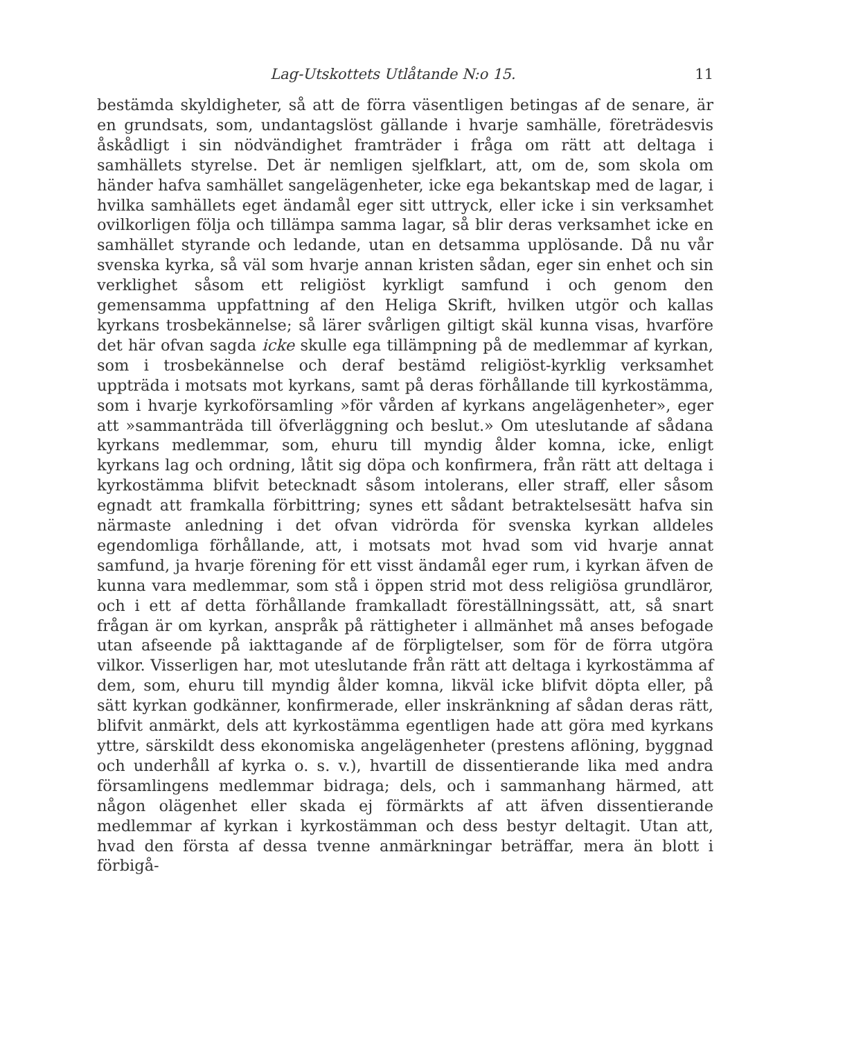Lag-Utskottets Utlåtande N:o 15. 11
bestämda skyldigheter, så att de förra väsentligen betingas af de senare, är en grundsats, som, undantagslöst gällande i hvarje samhälle, företrädesvis åskådligt i sin nödvändighet framträder i fråga om rätt att deltaga i samhällets styrelse. Det är nemligen sjelfklart, att, om de, som skola om händer hafva samhället sangelägenheter, icke ega bekantskap med de lagar, i hvilka samhällets eget ändamål eger sitt uttryck, eller icke i sin verksamhet ovilkorligen följa och tillämpa samma lagar, så blir deras verksamhet icke en samhället styrande och ledande, utan en detsamma upplösande. Då nu vår svenska kyrka, så väl som hvarje annan kristen sådan, eger sin enhet och sin verklighet såsom ett religiöst kyrkligt samfund i och genom den gemensamma uppfattning af den Heliga Skrift, hvilken utgör och kallas kyrkans trosbekännelse; så lärer svårligen giltigt skäl kunna visas, hvarföre det här ofvan sagda icke skulle ega tillämpning på de medlemmar af kyrkan, som i trosbekännelse och deraf bestämd religiöst-kyrklig verksamhet uppträda i motsats mot kyrkans, samt på deras förhållande till kyrkostämma, som i hvarje kyrkoförsamling »för vården af kyrkans angelägenheter», eger att »sammanträda till öfverläggning och beslut.» Om uteslutande af sådana kyrkans medlemmar, som, ehuru till myndig ålder komna, icke, enligt kyrkans lag och ordning, låtit sig döpa och konfirmera, från rätt att deltaga i kyrkostämma blifvit betecknadt såsom intolerans, eller straff, eller såsom egnadt att framkalla förbittring; synes ett sådant betraktelsesätt hafva sin närmaste anledning i det ofvan vidrörda för svenska kyrkan alldeles egendomliga förhållande, att, i motsats mot hvad som vid hvarje annat samfund, ja hvarje förening för ett visst ändamål eger rum, i kyrkan äfven de kunna vara medlemmar, som stå i öppen strid mot dess religiösa grundläror, och i ett af detta förhållande framkalladt föreställningssätt, att, så snart frågan är om kyrkan, anspråk på rättigheter i allmänhet må anses befogade utan afseende på iakttagande af de förpligtelser, som för de förra utgöra vilkor. Visserligen har, mot uteslutande från rätt att deltaga i kyrkostämma af dem, som, ehuru till myndig ålder komna, likväl icke blifvit döpta eller, på sätt kyrkan godkänner, konfirmerade, eller inskränkning af sådan deras rätt, blifvit anmärkt, dels att kyrkostämma egentligen hade att göra med kyrkans yttre, särskildt dess ekonomiska angelägenheter (prestens aflöning, byggnad och underhåll af kyrka o. s. v.), hvartill de dissentierande lika med andra församlingens medlemmar bidraga; dels, och i sammanhang härmed, att någon olägenhet eller skada ej förmärkts af att äfven dissentierande medlemmar af kyrkan i kyrkostämman och dess bestyr deltagit. Utan att, hvad den första af dessa tvenne anmärkningar beträffar, mera än blott i förbigå-